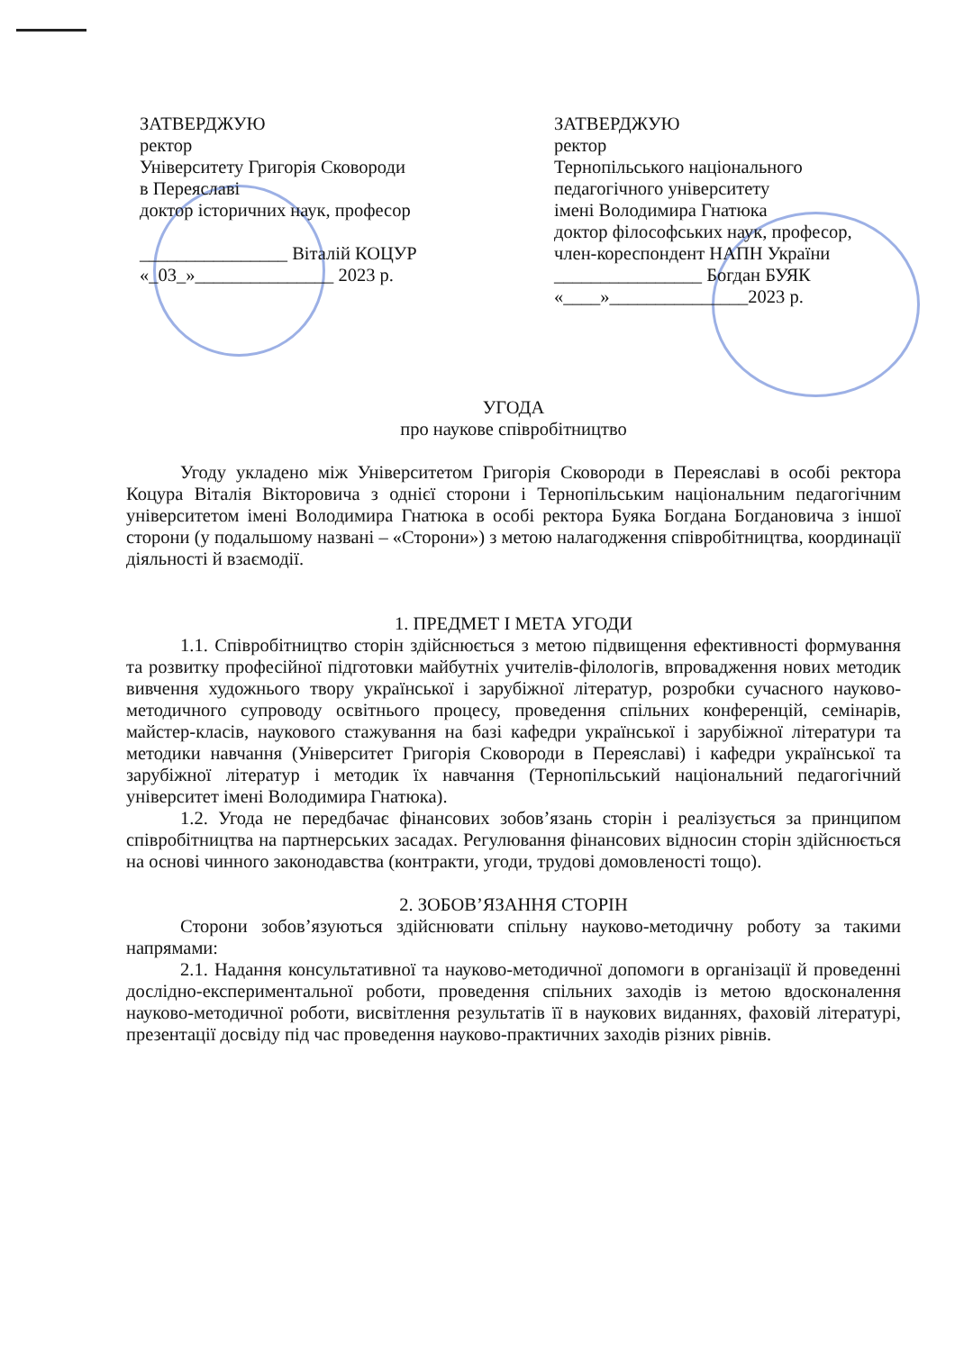ЗАТВЕРДЖУЮ
ректор
Університету Григорія Сковороди
в Переяславі
доктор історичних наук, професор
________________ Віталій КОЦУР
«_03_»_______________ 2023 р.
ЗАТВЕРДЖУЮ
ректор
Тернопільського національного
педагогічного університету
імені Володимира Гнатюка
доктор філософських наук, професор,
член-кореспондент НАПН України
________________ Богдан БУЯК
«____»_______________2023 р.
УГОДА
про наукове співробітництво
Угоду укладено між Університетом Григорія Сковороди в Переяславі в особі ректора Коцура Віталія Вікторовича з однієї сторони і Тернопільським національним педагогічним університетом імені Володимира Гнатюка в особі ректора Буяка Богдана Богдановича з іншої сторони (у подальшому названі – «Сторони») з метою налагодження співробітництва, координації діяльності й взаємодії.
1. ПРЕДМЕТ І МЕТА УГОДИ
1.1. Співробітництво сторін здійснюється з метою підвищення ефективності формування та розвитку професійної підготовки майбутніх учителів-філологів, впровадження нових методик вивчення художнього твору української і зарубіжної літератур, розробки сучасного науково-методичного супроводу освітнього процесу, проведення спільних конференцій, семінарів, майстер-класів, наукового стажування на базі кафедри української і зарубіжної літератури та методики навчання (Університет Григорія Сковороди в Переяславі) і кафедри української та зарубіжної літератур і методик їх навчання (Тернопільський національний педагогічний університет імені Володимира Гнатюка).
1.2. Угода не передбачає фінансових зобов’язань сторін і реалізується за принципом співробітництва на партнерських засадах. Регулювання фінансових відносин сторін здійснюється на основі чинного законодавства (контракти, угоди, трудові домовленості тощо).
2. ЗОБОВ’ЯЗАННЯ СТОРІН
Сторони зобов’язуються здійснювати спільну науково-методичну роботу за такими напрямами:
2.1. Надання консультативної та науково-методичної допомоги в організації й проведенні дослідно-експериментальної роботи, проведення спільних заходів із метою вдосконалення науково-методичної роботи, висвітлення результатів її в наукових виданнях, фаховій літературі, презентації досвіду під час проведення науково-практичних заходів різних рівнів.